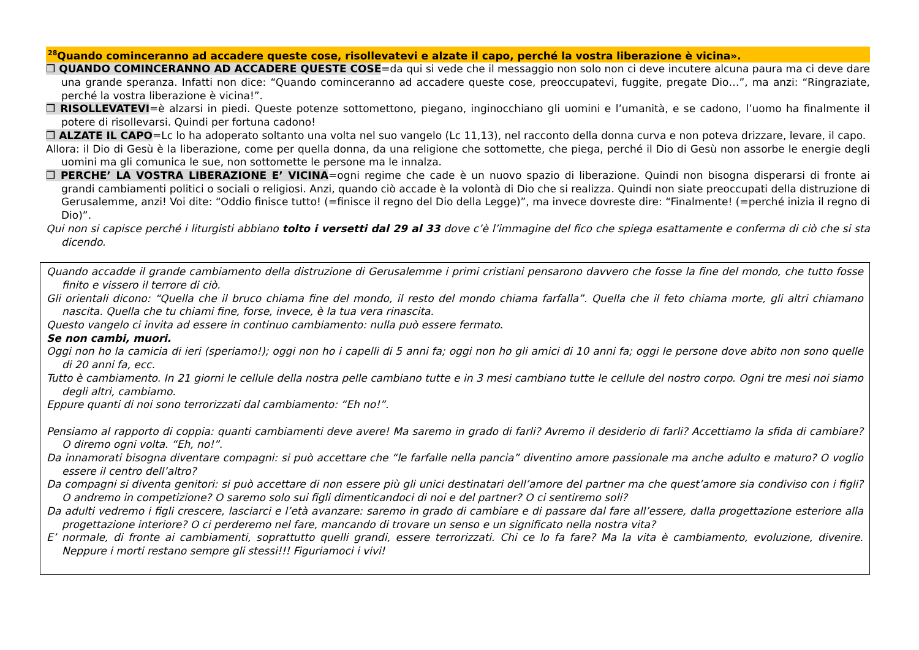<sup>28</sup> Quando cominceranno ad accadere queste cose, risollevatevi e alzate il capo, perché la vostra liberazione è vicina».
❒ QUANDO COMINCERANNO AD ACCADERE QUESTE COSE=da qui si vede che il messaggio non solo non ci deve incutere alcuna paura ma ci deve dare una grande speranza. Infatti non dice: “Quando cominceranno ad accadere queste cose, preoccupatevi, fuggite, pregate Dio…”, ma anzi: “Ringraziate, perché la vostra liberazione è vicina!”.
❒ RISOLLEVATEVI=è alzarsi in piedi. Queste potenze sottomettono, piegano, inginocchiano gli uomini e l’umanità, e se cadono, l’uomo ha finalmente il potere di risollevarsi. Quindi per fortuna cadono!
❒ ALZATE IL CAPO=Lc lo ha adoperato soltanto una volta nel suo vangelo (Lc 11,13), nel racconto della donna curva e non poteva drizzare, levare, il capo.
Allora: il Dio di Gesù è la liberazione, come per quella donna, da una religione che sottomette, che piega, perché il Dio di Gesù non assorbe le energie degli uomini ma gli comunica le sue, non sottomette le persone ma le innalza.
❒ PERCHE’ LA VOSTRA LIBERAZIONE E’ VICINA=ogni regime che cade è un nuovo spazio di liberazione. Quindi non bisogna disperarsi di fronte ai grandi cambiamenti politici o sociali o religiosi. Anzi, quando ciò accade è la volontà di Dio che si realizza. Quindi non siate preoccupati della distruzione di Gerusalemme, anzi! Voi dite: “Oddio finisce tutto! (=finisce il regno del Dio della Legge)”, ma invece dovreste dire: “Finalmente! (=perché inizia il regno di Dio)”.
Qui non si capisce perché i liturgisti abbiano tolto i versetti dal 29 al 33 dove c’è l’immagine del fico che spiega esattamente e conferma di ciò che si sta dicendo.
Quando accadde il grande cambiamento della distruzione di Gerusalemme i primi cristiani pensarono davvero che fosse la fine del mondo, che tutto fosse finito e vissero il terrore di ciò.
Gli orientali dicono: “Quella che il bruco chiama fine del mondo, il resto del mondo chiama farfalla”. Quella che il feto chiama morte, gli altri chiamano nascita. Quella che tu chiami fine, forse, invece, è la tua vera rinascita.
Questo vangelo ci invita ad essere in continuo cambiamento: nulla può essere fermato.
Se non cambi, muori.
Oggi non ho la camicia di ieri (speriamo!); oggi non ho i capelli di 5 anni fa; oggi non ho gli amici di 10 anni fa; oggi le persone dove abito non sono quelle di 20 anni fa, ecc.
Tutto è cambiamento. In 21 giorni le cellule della nostra pelle cambiano tutte e in 3 mesi cambiano tutte le cellule del nostro corpo. Ogni tre mesi noi siamo degli altri, cambiamo.
Eppure quanti di noi sono terrorizzati dal cambiamento: “Eh no!”.
Pensiamo al rapporto di coppia: quanti cambiamenti deve avere! Ma saremo in grado di farli? Avremo il desiderio di farli? Accettiamo la sfida di cambiare? O diremo ogni volta. “Eh, no!”.
Da innamorati bisogna diventare compagni: si può accettare che “le farfalle nella pancia” diventino amore passionale ma anche adulto e maturo? O voglio essere il centro dell’altro?
Da compagni si diventa genitori: si può accettare di non essere più gli unici destinatari dell’amore del partner ma che quest’amore sia condiviso con i figli? O andremo in competizione? O saremo solo sui figli dimenticandoci di noi e del partner? O ci sentiremo soli?
Da adulti vedremo i figli crescere, lasciarci e l’età avanzare: saremo in grado di cambiare e di passare dal fare all’essere, dalla progettazione esteriore alla progettazione interiore? O ci perderemo nel fare, mancando di trovare un senso e un significato nella nostra vita?
E’ normale, di fronte ai cambiamenti, soprattutto quelli grandi, essere terrorizzati. Chi ce lo fa fare? Ma la vita è cambiamento, evoluzione, divenire. Neppure i morti restano sempre gli stessi!!! Figuriamoci i vivi!